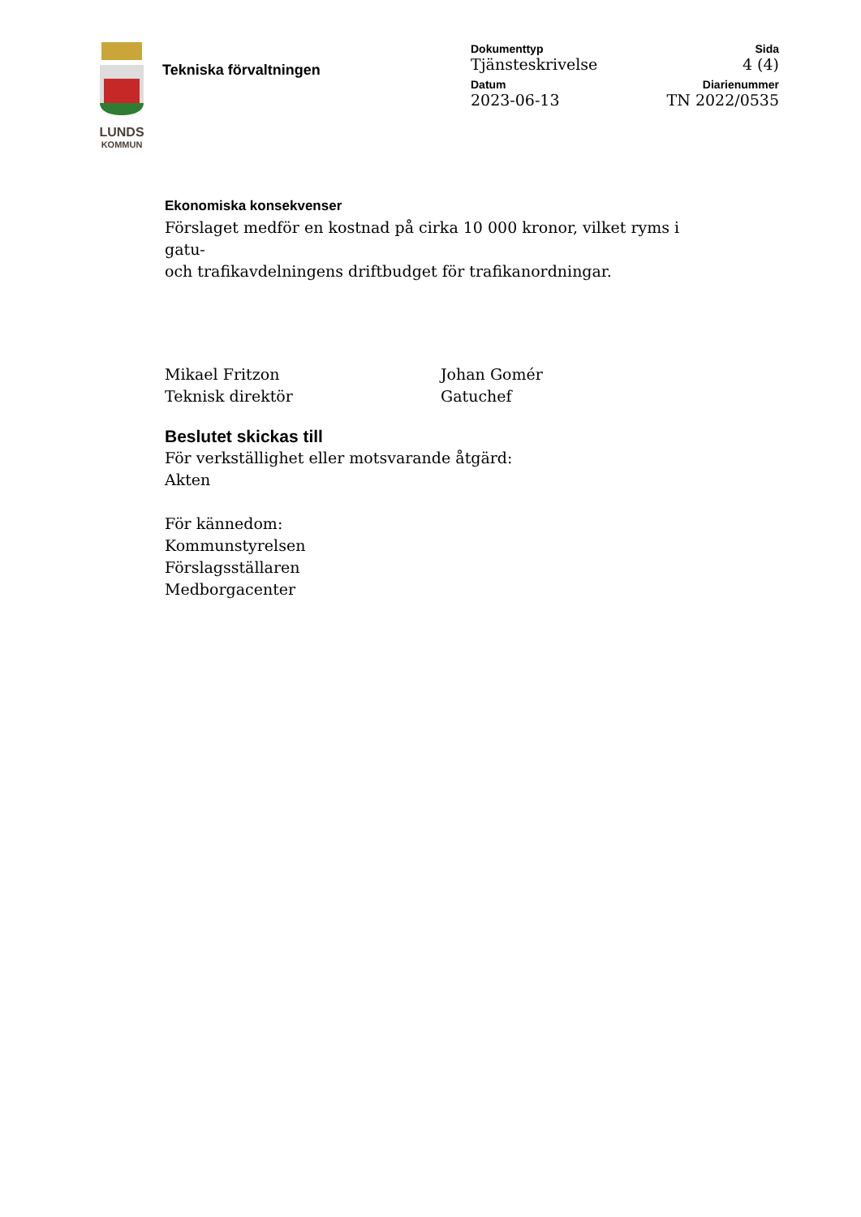LUNDS
KOMMUN
Tekniska förvaltningen
Dokumenttyp
Tjänsteskrivelse
Sida
4 (4)
Datum
2023-06-13
Diarienummer
TN 2022/0535
Ekonomiska konsekvenser
Förslaget medför en kostnad på cirka 10 000 kronor, vilket ryms i gatu-
och trafikavdelningens driftbudget för trafikanordningar.
Mikael Fritzon
Teknisk direktör
Johan Gomér
Gatuchef
Beslutet skickas till
För verkställighet eller motsvarande åtgärd:
Akten
För kännedom:
Kommunstyrelsen
Förslagsställaren
Medborgacenter